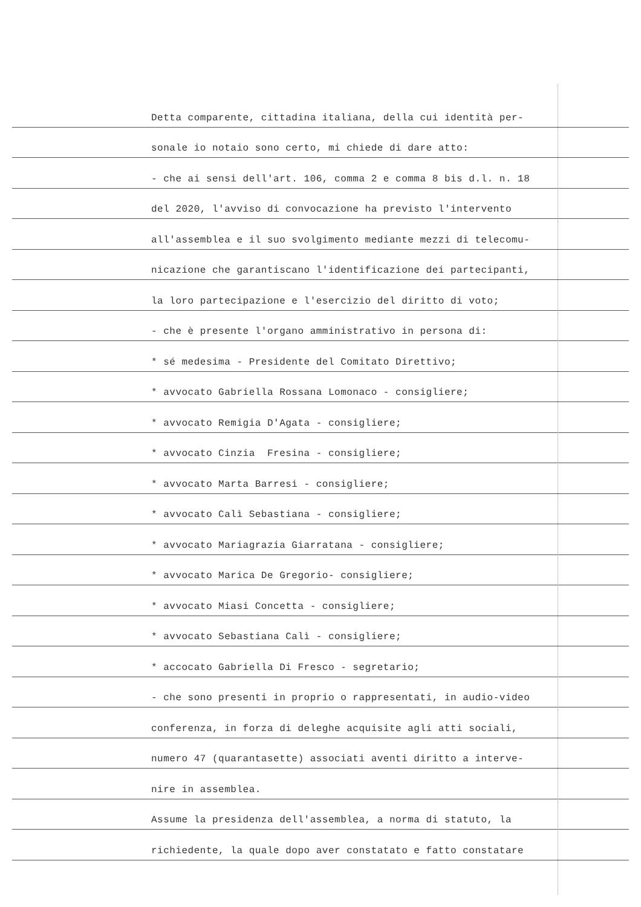Detta comparente, cittadina italiana, della cui identità per-
sonale io notaio sono certo, mi chiede di dare atto:
- che ai sensi dell'art. 106, comma 2 e comma 8 bis d.l. n. 18
del 2020, l'avviso di convocazione ha previsto l'intervento
all'assemblea e il suo svolgimento mediante mezzi di telecomu-
nicazione che garantiscano l'identificazione dei partecipanti,
la loro partecipazione e l'esercizio del diritto di voto;
- che è presente l'organo amministrativo in persona di:
* sé medesima - Presidente del Comitato Direttivo;
* avvocato Gabriella Rossana Lomonaco - consigliere;
* avvocato Remigia D'Agata - consigliere;
* avvocato Cinzia Fresina - consigliere;
* avvocato Marta Barresi - consigliere;
* avvocato Calì Sebastiana - consigliere;
* avvocato Mariagrazia Giarratana - consigliere;
* avvocato Marica De Gregorio- consigliere;
* avvocato Miasi Concetta - consigliere;
* avvocato Sebastiana Calì - consigliere;
* accocato Gabriella Di Fresco - segretario;
- che sono presenti in proprio o rappresentati, in audio-video
conferenza, in forza di deleghe acquisite agli atti sociali,
numero 47 (quarantasette) associati aventi diritto a interve-
nire in assemblea.
Assume la presidenza dell'assemblea, a norma di statuto, la
richiedente, la quale dopo aver constatato e fatto constatare